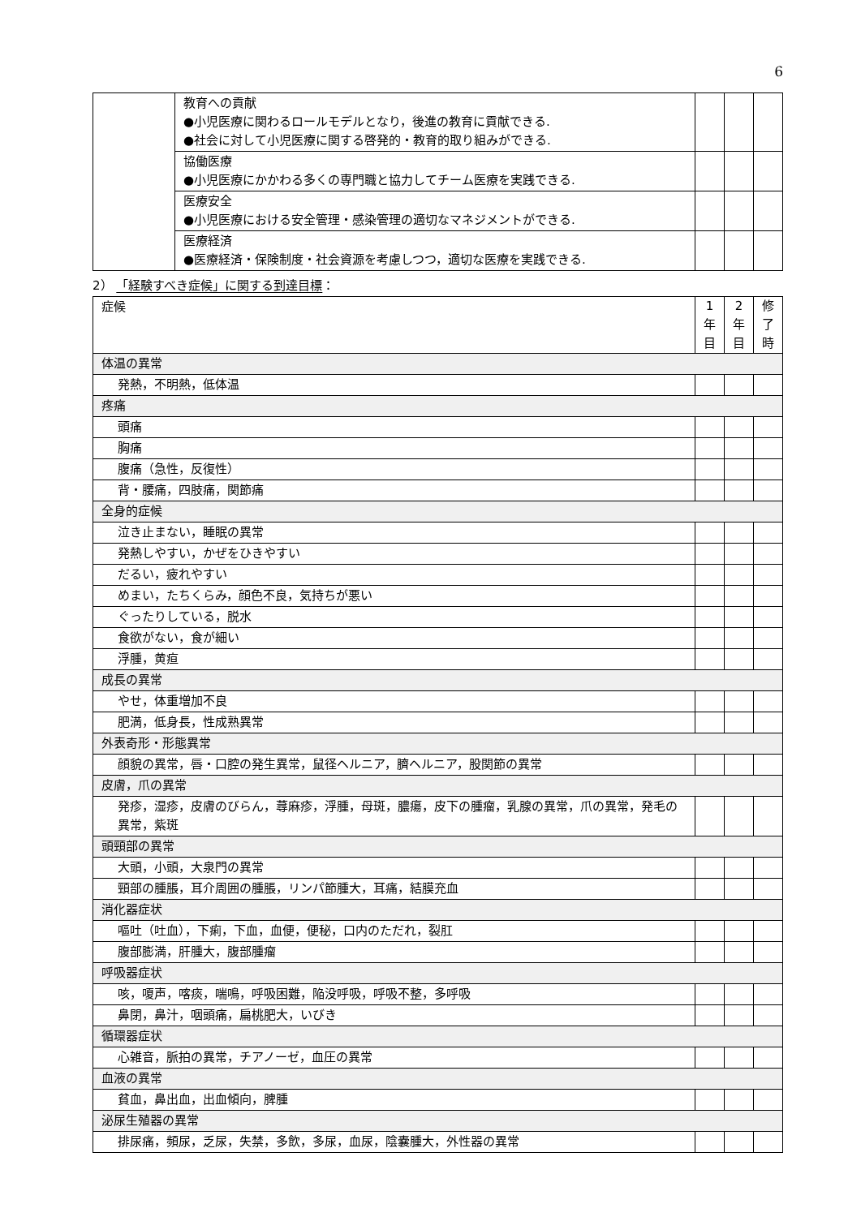6
| | 教育への貢献 ●小児医療に関わるロールモデルとなり，後進の教育に貢献できる. ●社会に対して小児医療に関する啓発的・教育的取り組みができる. | | | |
| | 協働医療 ●小児医療にかかわる多くの専門職と協力してチーム医療を実践できる. | | | |
| | 医療安全 ●小児医療における安全管理・感染管理の適切なマネジメントができる. | | | |
| | 医療経済 ●医療経済・保険制度・社会資源を考慮しつつ，適切な医療を実践できる. | | | |
2） 「経験すべき症候」に関する到達目標：
| 症候 | 1 年 目 | 2 年 目 | 修 了 時 |
| --- | --- | --- | --- |
| 体温の異常 | | | |
| 発熱，不明熱，低体温 | | | |
| 疼痛 | | | |
| 頭痛 | | | |
| 胸痛 | | | |
| 腹痛（急性，反復性） | | | |
| 背・腰痛，四肢痛，関節痛 | | | |
| 全身的症候 | | | |
| 泣き止まない，睡眠の異常 | | | |
| 発熱しやすい，かぜをひきやすい | | | |
| だるい，疲れやすい | | | |
| めまい，たちくらみ，顔色不良，気持ちが悪い | | | |
| ぐったりしている，脱水 | | | |
| 食欲がない，食が細い | | | |
| 浮腫，黄疸 | | | |
| 成長の異常 | | | |
| やせ，体重増加不良 | | | |
| 肥満，低身長，性成熟異常 | | | |
| 外表奇形・形態異常 | | | |
| 顔貌の異常，唇・口腔の発生異常，鼠径ヘルニア，臍ヘルニア，股関節の異常 | | | |
| 皮膚，爪の異常 | | | |
| 発疹，湿疹，皮膚のびらん，蕁麻疹，浮腫，母斑，膿瘍，皮下の腫瘤，乳腺の異常，爪の異常，発毛の異常，紫斑 | | | |
| 頭頸部の異常 | | | |
| 大頭，小頭，大泉門の異常 | | | |
| 頸部の腫脹，耳介周囲の腫脹，リンパ節腫大，耳痛，結膜充血 | | | |
| 消化器症状 | | | |
| 嘔吐（吐血），下痢，下血，血便，便秘，口内のただれ，裂肛 | | | |
| 腹部膨満，肝腫大，腹部腫瘤 | | | |
| 呼吸器症状 | | | |
| 咳，嗄声，喀痰，喘鳴，呼吸困難，陥没呼吸，呼吸不整，多呼吸 | | | |
| 鼻閉，鼻汁，咽頭痛，扁桃肥大，いびき | | | |
| 循環器症状 | | | |
| 心雑音，脈拍の異常，チアノーゼ，血圧の異常 | | | |
| 血液の異常 | | | |
| 貧血，鼻出血，出血傾向，脾腫 | | | |
| 泌尿生殖器の異常 | | | |
| 排尿痛，頻尿，乏尿，失禁，多飲，多尿，血尿，陰嚢腫大，外性器の異常 | | | |